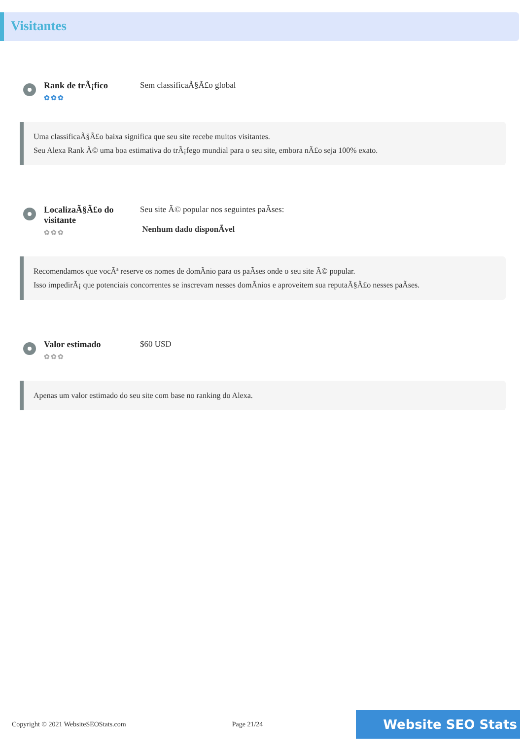Visitantes
Rank de trÃ¡fico
✿✿✿
Sem classificaÃ§Ã£o global
Uma classificaÃ§Ã£o baixa significa que seu site recebe muitos visitantes.
Seu Alexa Rank Ã© uma boa estimativa do trÃ¡fego mundial para o seu site, embora nÃ£o seja 100% exato.
LocalizaÃ§Ã£o do visitante
✿✿✿
Seu site Ã© popular nos seguintes paÃses:
Nenhum dado disponÃvel
Recomendamos que vocÃª reserve os nomes de domÃnio para os paÃses onde o seu site Ã© popular.
Isso impedirÃ¡ que potenciais concorrentes se inscrevam nesses domÃnios e aproveitem sua reputaÃ§Ã£o nesses paÃses.
Valor estimado
✿✿✿
$60 USD
Apenas um valor estimado do seu site com base no ranking do Alexa.
Copyright © 2021 WebsiteSEOStats.com Page 21/24 Website SEO Stats